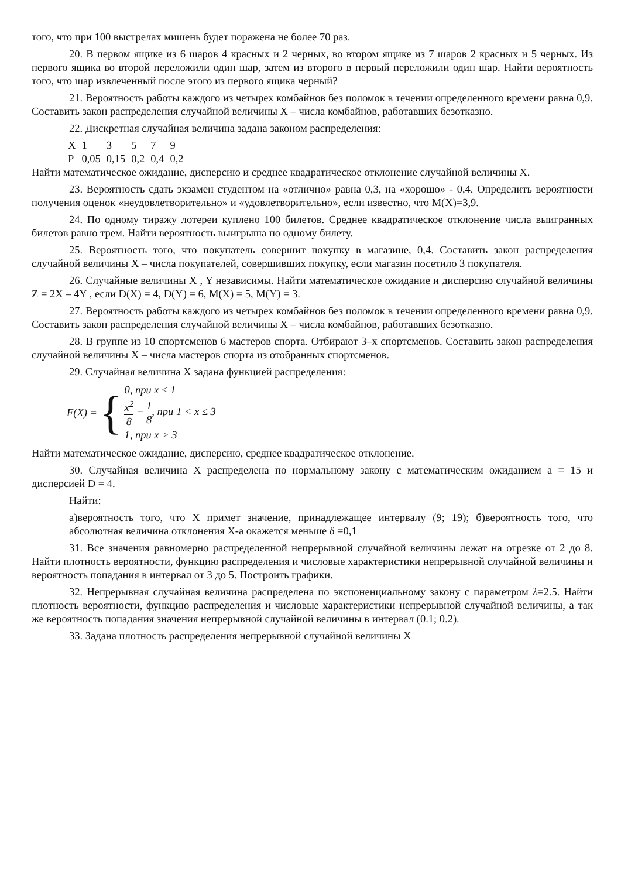того, что при 100 выстрелах мишень будет поражена не более 70 раз.
20. В первом ящике из 6 шаров 4 красных и 2 черных, во втором ящике из 7 шаров 2 красных и 5 черных. Из первого ящика во второй переложили один шар, затем из второго в первый переложили один шар. Найти вероятность того, что шар извлеченный после этого из первого ящика черный?
21. Вероятность работы каждого из четырех комбайнов без поломок в течении определенного времени равна 0,9. Составить закон распределения случайной величины Х – числа комбайнов, работавших безотказно.
22. Дискретная случайная величина задана законом распределения:
| X | 1 | 3 | 5 | 7 | 9 |
| P | 0,05 | 0,15 | 0,2 | 0,4 | 0,2 |
Найти математическое ожидание, дисперсию и среднее квадратическое отклонение случайной величины X.
23. Вероятность сдать экзамен студентом на «отлично» равна 0,3, на «хорошо» - 0,4. Определить вероятности получения оценок «неудовлетворительно» и «удовлетворительно», если известно, что M(X)=3,9.
24. По одному тиражу лотереи куплено 100 билетов. Среднее квадратическое отклонение числа выигранных билетов равно трем. Найти вероятность выигрыша по одному билету.
25. Вероятность того, что покупатель совершит покупку в магазине, 0,4. Составить закон распределения случайной величины Х – числа покупателей, совершивших покупку, если магазин посетило 3 покупателя.
26. Случайные величины X , Y независимы. Найти математическое ожидание и дисперсию случайной величины Z = 2X – 4Y , если D(X) = 4, D(Y) = 6, M(X) = 5, M(Y) = 3.
27. Вероятность работы каждого из четырех комбайнов без поломок в течении определенного времени равна 0,9. Составить закон распределения случайной величины Х – числа комбайнов, работавших безотказно.
28. В группе из 10 спортсменов 6 мастеров спорта. Отбирают 3–х спортсменов. Составить закон распределения случайной величины X – числа мастеров спорта из отобранных спортсменов.
29. Случайная величина Х задана функцией распределения:
F(X) = {
0, при x ≤ 1
x<sup>2</sup> 8 − 1 8, при 1 < x ≤ 3
1, при x > 3
Найти математическое ожидание, дисперсию, среднее квадратическое отклонение.
30. Случайная величина Х распределена по нормальному закону с математическим ожиданием а = 15 и дисперсией D = 4.
Найти:
а)вероятность того, что Х примет значение, принадлежащее интервалу (9; 19); б)вероятность того, что абсолютная величина отклонения Х-а окажется меньше δ =0,1
31. Все значения равномерно распределенной непрерывной случайной величины лежат на отрезке от 2 до 8. Найти плотность вероятности, функцию распределения и числовые характеристики непрерывной случайной величины и вероятность попадания в интервал от 3 до 5. Построить графики.
32. Непрерывная случайная величина распределена по экспоненциальному закону с параметром λ=2.5. Найти плотность вероятности, функцию распределения и числовые характеристики непрерывной случайной величины, а так же вероятность попадания значения непрерывной случайной величины в интервал (0.1; 0.2).
33. Задана плотность распределения непрерывной случайной величины Х